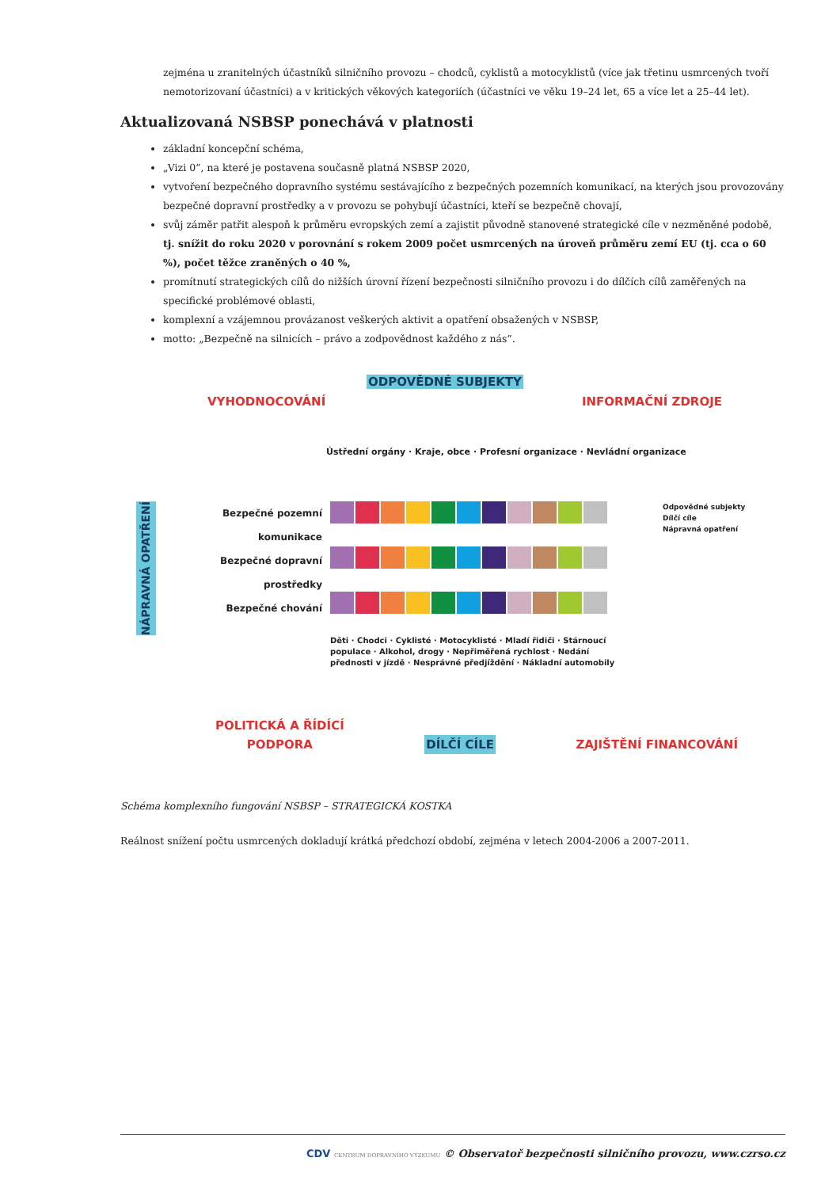zejména u zranitelných účastníků silničního provozu – chodců, cyklistů a motocyklistů (více jak třetinu usmrcených tvoří nemotorizovaní účastníci) a v kritických věkových kategoriích (účastníci ve věku 19–24 let, 65 a více let a 25–44 let).
Aktualizovaná NSBSP ponechává v platnosti
základní koncepční schéma,
„Vizi 0“, na které je postavena současně platná NSBSP 2020,
vytvoření bezpečného dopravního systému sestávajícího z bezpečných pozemních komunikací, na kterých jsou provozovány bezpečné dopravní prostředky a v provozu se pohybují účastníci, kteří se bezpečně chovají,
svůj záměr patřit alespoň k průměru evropských zemí a zajistit původně stanovené strategické cíle v nezměněné podobě, tj. snížit do roku 2020 v porovnání s rokem 2009 počet usmrcených na úroveň průměru zemí EU (tj. cca o 60 %), počet těžce zraněných o 40 %,
promítnutí strategických cílů do nižších úrovní řízení bezpečnosti silničního provozu i do dílčích cílů zaměřených na specifické problémové oblasti,
komplexní a vzájemnou provázanost veškerých aktivit a opatření obsažených v NSBSP,
motto: „Bezpečně na silnicích – právo a zodpovědnost každého z nás“.
ODPOVĚDNÉ SUBJEKTY
VYHODNOCOVÁNÍ INFORMAČNÍ ZDROJE
Ústřední orgány · Kraje, obce · Profesní organizace · Nevládní organizace
NÁPRAVNÁ OPATŘENÍ
Bezpečné pozemní komunikace
Bezpečné dopravní prostředky
Bezpečné chování
Odpovědné subjekty
Dílčí cíle
Nápravná opatření
Děti · Chodci · Cyklisté · Motocyklisté · Mladí řidiči · Stárnoucí populace · Alkohol, drogy · Nepřiměřená rychlost · Nedání přednosti v jízdě · Nesprávné předjíždění · Nákladní automobily
POLITICKÁ A ŘÍDÍCÍ
PODPORA DÍLČÍ CÍLE ZAJIŠTĚNÍ FINANCOVÁNÍ
Schéma komplexního fungování NSBSP – STRATEGICKÁ KOSTKA
Reálnost snížení počtu usmrcených dokladují krátká předchozí období, zejména v letech 2004-2006 a 2007-2011.
CDV CENTRUM DOPRAVNÍHO VÝZKUMU © Observatoř bezpečnosti silničního provozu, www.czrso.cz